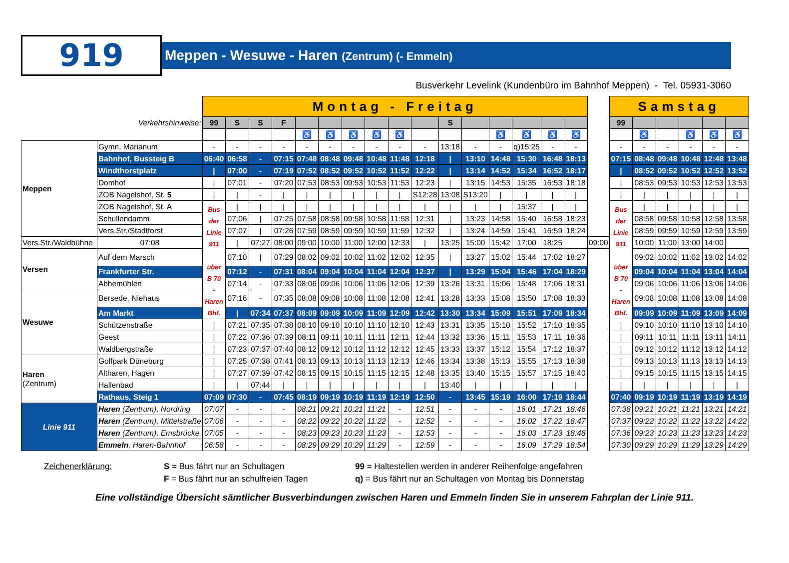919
Meppen - Wesuwe - Haren (Zentrum) (- Emmeln)
Busverkehr Levelink (Kundenbüro im Bahnhof Meppen) - Tel. 05931-3060
| | | Montag - Freitag | | | | | | | | | | | | | | | | | Samstag | | | | | |
| Verkehrshinweise: | | 99 | S | S | F | | | | | | | S | | | | | | | 99 | | | | | |
| | | | | | | ♿ | ♿ | ♿ | ♿ | ♿ | | | | ♿ | ♿ | ♿ | ♿ | | | ♿ | | ♿ | ♿ | ♿ |
| Meppen | Gymn. Marianum | - | - | - | - | - | - | - | - | - | - | 13:18 | - | - | q)15:25 | - | - | | - | - | - | - | - | - |
| | Bahnhof, Bussteig B | 06:40 | 06:58 | - | 07:15 | 07:48 | 08:48 | 09:48 | 10:48 | 11:48 | 12:18 | / | 13:10 | 14:48 | 15:30 | 16:48 | 18:13 | | 07:15 | 08:48 | 09:48 | 10:48 | 12:48 | 13:48 |
| | Windthorstplatz | / | 07:00 | - | 07:19 | 07:52 | 08:52 | 09:52 | 10:52 | 11:52 | 12:22 | / | 13:14 | 14:52 | 15:34 | 16:52 | 18:17 | | / | 08:52 | 09:52 | 10:52 | 12:52 | 13:52 |
| | Domhof | / | 07:01 | - | 07:20 | 07:53 | 08:53 | 09:53 | 10:53 | 11:53 | 12:23 | / | 13:15 | 14:53 | 15:35 | 16:53 | 18:18 | | / | 08:53 | 09:53 | 10:53 | 12:53 | 13:53 |
| | ZOB Nagelshof, St. 5 | / | / | - | / | / | / | / | / | / | S12:28 | 13:08 | S13:20 | / | / | / | / | | / | / | / | / | / | / |
| | ZOB Nagelshof, St. A | Bus der Linie 911 über B 70 - Haren Bhf. | / | / | / | / | / | / | / | / | / | / | / | / | 15:37 | / | / | | Bus der Linie 911 über B 70 - Haren Bhf. | / | / | / | / | / |
| | Schullendamm | | 07:06 | / | 07:25 | 07:58 | 08:58 | 09:58 | 10:58 | 11:58 | 12:31 | / | 13:23 | 14:58 | 15:40 | 16:58 | 18:23 | | | 08:58 | 09:58 | 10:58 | 12:58 | 13:58 |
| | Vers.Str./Stadtforst | | 07:07 | / | 07:26 | 07:59 | 08:59 | 09:59 | 10:59 | 11:59 | 12:32 | / | 13:24 | 14:59 | 15:41 | 16:59 | 18:24 | | | 08:59 | 09:59 | 10:59 | 12:59 | 13:59 |
| Vers.Str./Waldbühne | 07:08 | | / | 07:27 | 08:00 | 09:00 | 10:00 | 11:00 | 12:00 | 12:33 | / | 13:25 | 15:00 | 15:42 | 17:00 | 18:25 | | 09:00 | | 10:00 | 11:00 | 13:00 | 14:00 | |
| Versen | Auf dem Marsch | | 07:10 | / | 07:29 | 08:02 | 09:02 | 10:02 | 11:02 | 12:02 | 12:35 | / | 13:27 | 15:02 | 15:44 | 17:02 | 18:27 | | | 09:02 | 10:02 | 11:02 | 13:02 | 14:02 |
| | Frankfurter Str. | | 07:12 | - | 07:31 | 08:04 | 09:04 | 10:04 | 11:04 | 12:04 | 12:37 | / | 13:29 | 15:04 | 15:46 | 17:04 | 18:29 | | | 09:04 | 10:04 | 11:04 | 13:04 | 14:04 |
| | Abbemühlen | | 07:14 | - | 07:33 | 08:06 | 09:06 | 10:06 | 11:06 | 12:06 | 12:39 | 13:26 | 13:31 | 15:06 | 15:48 | 17:06 | 18:31 | | | 09:06 | 10:06 | 11:06 | 13:06 | 14:06 |
| Wesuwe | Bersede, Niehaus | | 07:16 | - | 07:35 | 08:08 | 09:08 | 10:08 | 11:08 | 12:08 | 12:41 | 13:28 | 13:33 | 15:08 | 15:50 | 17:08 | 18:33 | | | 09:08 | 10:08 | 11:08 | 13:08 | 14:08 |
| | Am Markt | | / | 07:34 | 07:37 | 08:09 | 09:09 | 10:09 | 11:09 | 12:09 | 12:42 | 13:30 | 13:34 | 15:09 | 15:51 | 17:09 | 18:34 | | | 09:09 | 10:09 | 11:09 | 13:09 | 14:09 |
| | Schützenstraße | / | 07:21 | 07:35 | 07:38 | 08:10 | 09:10 | 10:10 | 11:10 | 12:10 | 12:43 | 13:31 | 13:35 | 15:10 | 15:52 | 17:10 | 18:35 | | / | 09:10 | 10:10 | 11:10 | 13:10 | 14:10 |
| | Geest | / | 07:22 | 07:36 | 07:39 | 08:11 | 09:11 | 10:11 | 11:11 | 12:11 | 12:44 | 13:32 | 13:36 | 15:11 | 15:53 | 17:11 | 18:36 | | / | 09:11 | 10:11 | 11:11 | 13:11 | 14:11 |
| | Waldbergstraße | / | 07:23 | 07:37 | 07:40 | 08:12 | 09:12 | 10:12 | 11:12 | 12:12 | 12:45 | 13:33 | 13:37 | 15:12 | 15:54 | 17:12 | 18:37 | | / | 09:12 | 10:12 | 11:12 | 13:12 | 14:12 |
| Haren (Zentrum) | Golfpark Düneburg | / | 07:25 | 07:38 | 07:41 | 08:13 | 09:13 | 10:13 | 11:13 | 12:13 | 12:46 | 13:34 | 13:38 | 15:13 | 15:55 | 17:13 | 18:38 | | / | 09:13 | 10:13 | 11:13 | 13:13 | 14:13 |
| | Altharen, Hagen | / | 07:27 | 07:39 | 07:42 | 08:15 | 09:15 | 10:15 | 11:15 | 12:15 | 12:48 | 13:35 | 13:40 | 15:15 | 15:57 | 17:15 | 18:40 | | / | 09:15 | 10:15 | 11:15 | 13:15 | 14:15 |
| | Hallenbad | / | / | 07:44 | / | / | / | / | / | / | / | 13:40 | / | / | / | / | / | | / | / | / | / | / | / |
| | Rathaus, Steig 1 | 07:09 | 07:30 | - | 07:45 | 08:19 | 09:19 | 10:19 | 11:19 | 12:19 | 12:50 | - | 13:45 | 15:19 | 16:00 | 17:19 | 18:44 | | 07:40 | 09:19 | 10:19 | 11:19 | 13:19 | 14:19 |
| Linie 911 | Haren (Zentrum), Nordring | 07:07 | - | - | - | 08:21 | 09:21 | 10:21 | 11:21 | - | 12:51 | - | - | - | 16:01 | 17:21 | 18:46 | | 07:38 | 09:21 | 10:21 | 11:21 | 13:21 | 14:21 |
| | Haren (Zentrum), Mittelstraße | 07:06 | - | - | - | 08:22 | 09:22 | 10:22 | 11:22 | - | 12:52 | - | - | - | 16:02 | 17:22 | 18:47 | | 07:37 | 09:22 | 10:22 | 11:22 | 13:22 | 14:22 |
| | Haren (Zentrum), Emsbrücke | 07:05 | - | - | - | 08:23 | 09:23 | 10:23 | 11:23 | - | 12:53 | - | - | - | 16:03 | 17:23 | 18:48 | | 07:36 | 09:23 | 10:23 | 11:23 | 13:23 | 14:23 |
| | Emmeln , Haren-Bahnhof | 06:58 | - | - | - | 08:29 | 09:29 | 10:29 | 11:29 | - | 12:59 | - | - | - | 16:09 | 17:29 | 18:54 | | 07:30 | 09:29 | 10:29 | 11:29 | 13:29 | 14:29 |
Zeichenerklärung: S = Bus fährt nur an Schultagen
F = Bus fährt nur an schulfreien Tagen
99 = Haltestellen werden in anderer Reihenfolge angefahren
q) = Bus fährt nur an Schultagen von Montag bis Donnerstag
Eine vollständige Übersicht sämtlicher Busverbindungen zwischen Haren und Emmeln finden Sie in unserem Fahrplan der Linie 911.